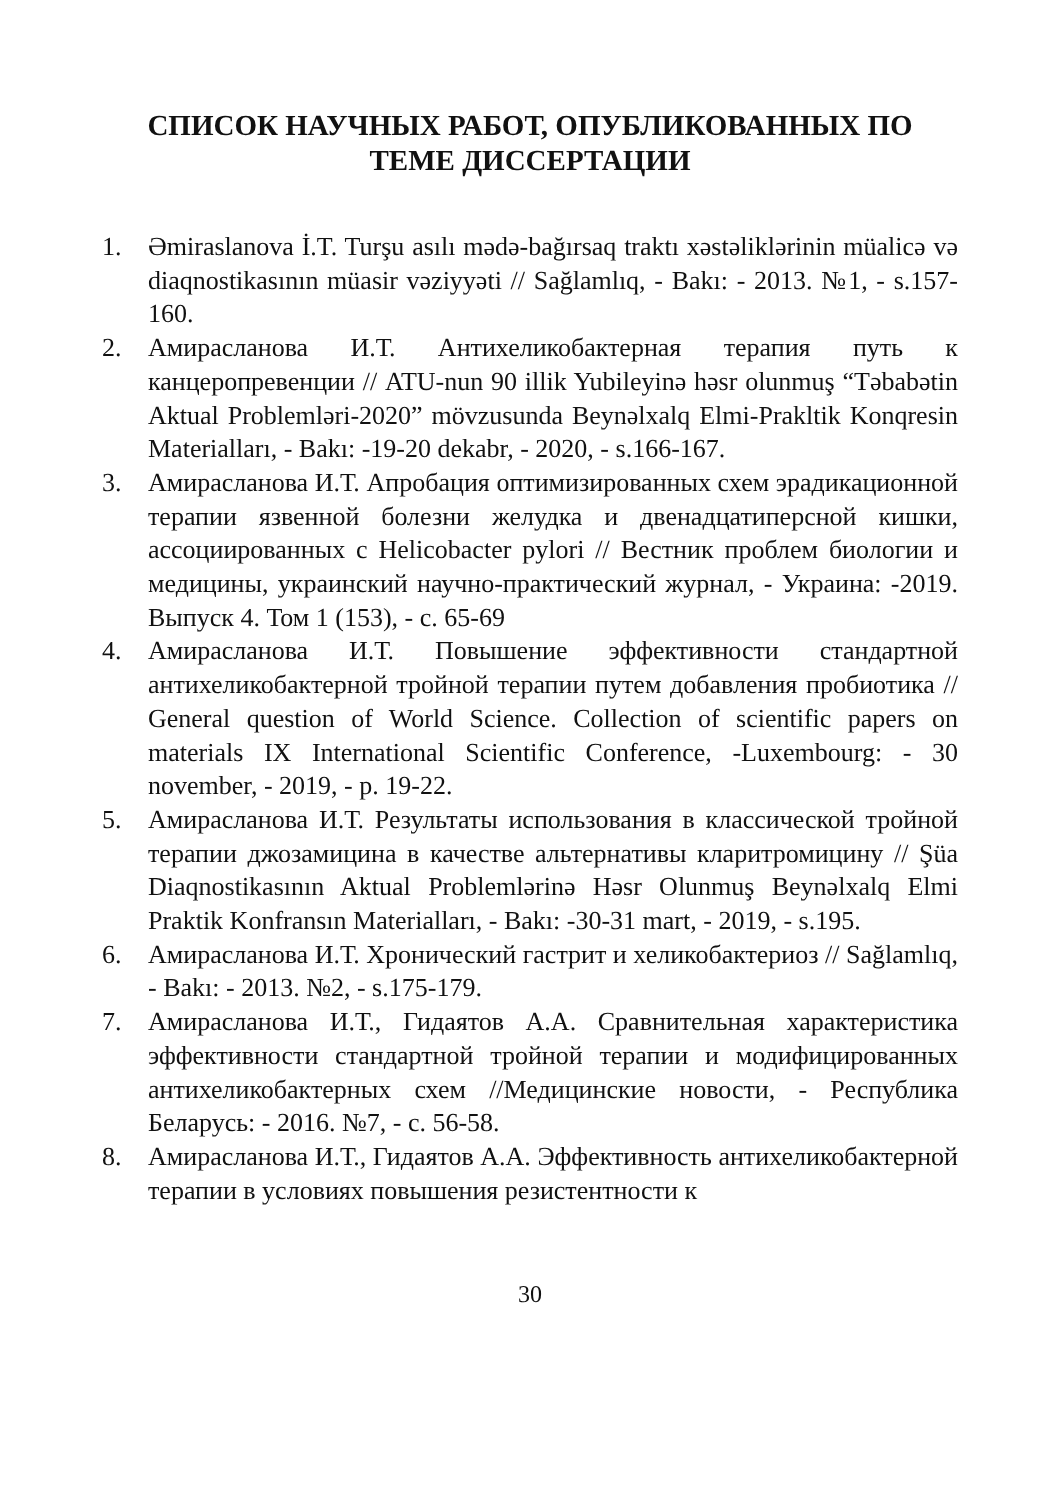СПИСОК НАУЧНЫХ РАБОТ, ОПУБЛИКОВАННЫХ ПО
ТЕМЕ ДИССЕРТАЦИИ
1. Əmiraslanova İ.T. Turşu asılı mədə-bağırsaq traktı xəstəliklərinin müalicə və diaqnostikasının müasir vəziyyəti // Sağlamlıq, - Bakı: - 2013. №1, - s.157-160.
2. Амирасланова И.Т. Антихеликобактерная терапия путь к канцеропревенции // ATU-nun 90 illik Yubileyinə həsr olunmuş “Təbabətin Aktual Problemləri-2020” mövzusunda Beynəlxalq Elmi-Prakltik Konqresin Materialları, - Bakı: -19-20 dekabr, - 2020, - s.166-167.
3. Амирасланова И.Т. Апробация оптимизированных схем эрадикационной терапии язвенной болезни желудка и двенадцатиперсной кишки, ассоциированных с Helicobacter pylori // Вестник проблем биологии и медицины, украинский научно-практический журнал, - Украина: -2019. Выпуск 4. Том 1 (153), - с. 65-69
4. Амирасланова И.Т. Повышение эффективности стандартной антихеликобактерной тройной терапии путем добавления пробиотика // General question of World Science. Collection of scientific papers on materials IX International Scientific Conference, -Luxembourg: - 30 november, - 2019, - p. 19-22.
5. Амирасланова И.Т. Результаты использования в классической тройной терапии джозамицина в качестве альтернативы кларитромицину // Şüa Diaqnostikasının Aktual Problemlərinə Həsr Olunmuş Beynəlxalq Elmi Praktik Konfransın Materialları, - Bakı: -30-31 mart, - 2019, - s.195.
6. Амирасланова И.Т. Хронический гастрит и хеликобактериоз // Sağlamlıq, - Bakı: - 2013. №2, - s.175-179.
7. Амирасланова И.Т., Гидаятов А.А. Сравнительная характеристика эффективности стандартной тройной терапии и модифицированных антихеликобактерных схем //Медицинские новости, - Республика Беларусь: - 2016. №7, - с. 56-58.
8. Амирасланова И.Т., Гидаятов А.А. Эффективность антихеликобактерной терапии в условиях повышения резистентности к
30